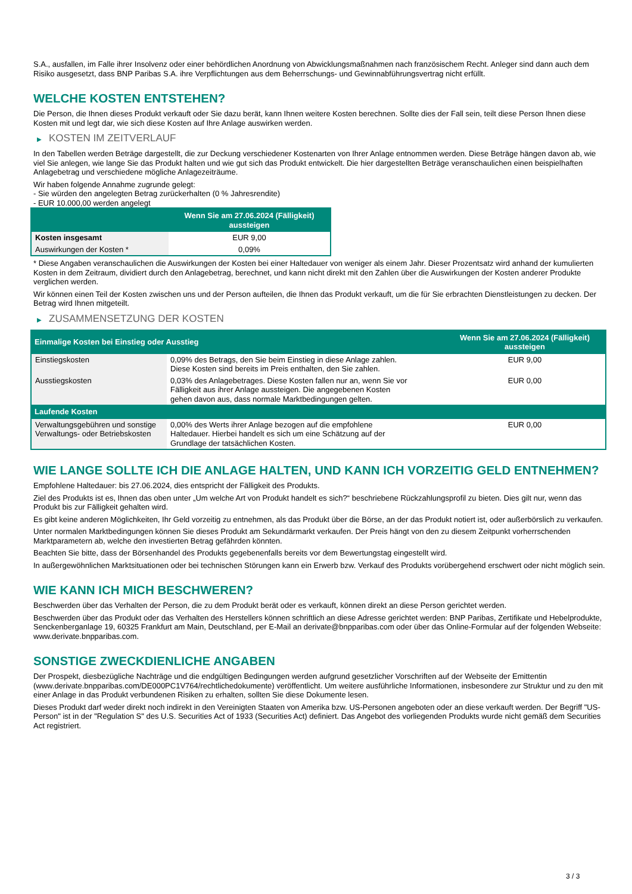S.A., ausfallen, im Falle ihrer Insolvenz oder einer behördlichen Anordnung von Abwicklungsmaßnahmen nach französischem Recht. Anleger sind dann auch dem Risiko ausgesetzt, dass BNP Paribas S.A. ihre Verpflichtungen aus dem Beherrschungs- und Gewinnabführungsvertrag nicht erfüllt.
WELCHE KOSTEN ENTSTEHEN?
Die Person, die Ihnen dieses Produkt verkauft oder Sie dazu berät, kann Ihnen weitere Kosten berechnen. Sollte dies der Fall sein, teilt diese Person Ihnen diese Kosten mit und legt dar, wie sich diese Kosten auf Ihre Anlage auswirken werden.
▶ KOSTEN IM ZEITVERLAUF
In den Tabellen werden Beträge dargestellt, die zur Deckung verschiedener Kostenarten von Ihrer Anlage entnommen werden. Diese Beträge hängen davon ab, wie viel Sie anlegen, wie lange Sie das Produkt halten und wie gut sich das Produkt entwickelt. Die hier dargestellten Beträge veranschaulichen einen beispielhaften Anlagebetrag und verschiedene mögliche Anlagezeiträume.
Wir haben folgende Annahme zugrunde gelegt:
- Sie würden den angelegten Betrag zurückerhalten (0 % Jahresrendite)
- EUR 10.000,00 werden angelegt
| | Wenn Sie am 27.06.2024 (Fälligkeit) aussteigen |
| --- | --- |
| Kosten insgesamt | EUR 9,00 |
| Auswirkungen der Kosten * | 0,09% |
* Diese Angaben veranschaulichen die Auswirkungen der Kosten bei einer Haltedauer von weniger als einem Jahr. Dieser Prozentsatz wird anhand der kumulierten Kosten in dem Zeitraum, dividiert durch den Anlagebetrag, berechnet, und kann nicht direkt mit den Zahlen über die Auswirkungen der Kosten anderer Produkte verglichen werden.
Wir können einen Teil der Kosten zwischen uns und der Person aufteilen, die Ihnen das Produkt verkauft, um die für Sie erbrachten Dienstleistungen zu decken. Der Betrag wird Ihnen mitgeteilt.
▶ ZUSAMMENSETZUNG DER KOSTEN
| Einmalige Kosten bei Einstieg oder Ausstieg | | Wenn Sie am 27.06.2024 (Fälligkeit) aussteigen |
| --- | --- | --- |
| Einstiegskosten | 0,09% des Betrags, den Sie beim Einstieg in diese Anlage zahlen. Diese Kosten sind bereits im Preis enthalten, den Sie zahlen. | EUR 9,00 |
| Ausstiegskosten | 0,03% des Anlagebetrages. Diese Kosten fallen nur an, wenn Sie vor Fälligkeit aus ihrer Anlage aussteigen. Die angegebenen Kosten gehen davon aus, dass normale Marktbedingungen gelten. | EUR 0,00 |
| Laufende Kosten | | |
| Verwaltungsgebühren und sonstige Verwaltungs- oder Betriebskosten | 0,00% des Werts ihrer Anlage bezogen auf die empfohlene Haltedauer. Hierbei handelt es sich um eine Schätzung auf der Grundlage der tatsächlichen Kosten. | EUR 0,00 |
WIE LANGE SOLLTE ICH DIE ANLAGE HALTEN, UND KANN ICH VORZEITIG GELD ENTNEHMEN?
Empfohlene Haltedauer: bis 27.06.2024, dies entspricht der Fälligkeit des Produkts.
Ziel des Produkts ist es, Ihnen das oben unter „Um welche Art von Produkt handelt es sich?“ beschriebene Rückzahlungsprofil zu bieten. Dies gilt nur, wenn das Produkt bis zur Fälligkeit gehalten wird.
Es gibt keine anderen Möglichkeiten, Ihr Geld vorzeitig zu entnehmen, als das Produkt über die Börse, an der das Produkt notiert ist, oder außerbörslich zu verkaufen.
Unter normalen Marktbedingungen können Sie dieses Produkt am Sekundärmarkt verkaufen. Der Preis hängt von den zu diesem Zeitpunkt vorherrschenden Marktparametern ab, welche den investierten Betrag gefährden könnten.
Beachten Sie bitte, dass der Börsenhandel des Produkts gegebenenfalls bereits vor dem Bewertungstag eingestellt wird.
In außergewöhnlichen Marktsituationen oder bei technischen Störungen kann ein Erwerb bzw. Verkauf des Produkts vorübergehend erschwert oder nicht möglich sein.
WIE KANN ICH MICH BESCHWEREN?
Beschwerden über das Verhalten der Person, die zu dem Produkt berät oder es verkauft, können direkt an diese Person gerichtet werden.
Beschwerden über das Produkt oder das Verhalten des Herstellers können schriftlich an diese Adresse gerichtet werden: BNP Paribas, Zertifikate und Hebelprodukte, Senckenberganlage 19, 60325 Frankfurt am Main, Deutschland, per E-Mail an derivate@bnpparibas.com oder über das Online-Formular auf der folgenden Webseite: www.derivate.bnpparibas.com.
SONSTIGE ZWECKDIENLICHE ANGABEN
Der Prospekt, diesbezügliche Nachträge und die endgültigen Bedingungen werden aufgrund gesetzlicher Vorschriften auf der Webseite der Emittentin (www.derivate.bnpparibas.com/DE000PC1V764/rechtlichedokumente) veröffentlicht. Um weitere ausführliche Informationen, insbesondere zur Struktur und zu den mit einer Anlage in das Produkt verbundenen Risiken zu erhalten, sollten Sie diese Dokumente lesen.
Dieses Produkt darf weder direkt noch indirekt in den Vereinigten Staaten von Amerika bzw. US-Personen angeboten oder an diese verkauft werden. Der Begriff "US-Person" ist in der "Regulation S" des U.S. Securities Act of 1933 (Securities Act) definiert. Das Angebot des vorliegenden Produkts wurde nicht gemäß dem Securities Act registriert.
3 / 3